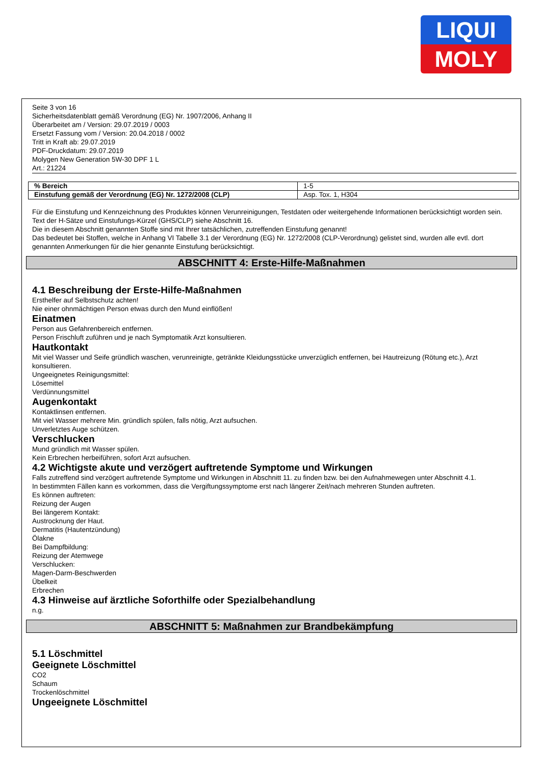LIQUI
MOLY
Seite 3 von 16
Sicherheitsdatenblatt gemäß Verordnung (EG) Nr. 1907/2006, Anhang II
Überarbeitet am / Version: 29.07.2019 / 0003
Ersetzt Fassung vom / Version: 20.04.2018 / 0002
Tritt in Kraft ab: 29.07.2019
PDF-Druckdatum: 29.07.2019
Molygen New Generation 5W-30 DPF 1 L
Art.: 21224
| % Bereich | 1-5 |
| Einstufung gemäß der Verordnung (EG) Nr. 1272/2008 (CLP) | Asp. Tox. 1, H304 |
Für die Einstufung und Kennzeichnung des Produktes können Verunreinigungen, Testdaten oder weitergehende Informationen berücksichtigt worden sein.
Text der H-Sätze und Einstufungs-Kürzel (GHS/CLP) siehe Abschnitt 16.
Die in diesem Abschnitt genannten Stoffe sind mit Ihrer tatsächlichen, zutreffenden Einstufung genannt!
Das bedeutet bei Stoffen, welche in Anhang VI Tabelle 3.1 der Verordnung (EG) Nr. 1272/2008 (CLP-Verordnung) gelistet sind, wurden alle evtl. dort genannten Anmerkungen für die hier genannte Einstufung berücksichtigt.
ABSCHNITT 4: Erste-Hilfe-Maßnahmen
4.1 Beschreibung der Erste-Hilfe-Maßnahmen
Ersthelfer auf Selbstschutz achten!
Nie einer ohnmächtigen Person etwas durch den Mund einflößen!
Einatmen
Person aus Gefahrenbereich entfernen.
Person Frischluft zuführen und je nach Symptomatik Arzt konsultieren.
Hautkontakt
Mit viel Wasser und Seife gründlich waschen, verunreinigte, getränkte Kleidungsstücke unverzüglich entfernen, bei Hautreizung (Rötung etc.), Arzt konsultieren.
Ungeeignetes Reinigungsmittel:
Lösemittel
Verdünnungsmittel
Augenkontakt
Kontaktlinsen entfernen.
Mit viel Wasser mehrere Min. gründlich spülen, falls nötig, Arzt aufsuchen.
Unverletztes Auge schützen.
Verschlucken
Mund gründlich mit Wasser spülen.
Kein Erbrechen herbeiführen, sofort Arzt aufsuchen.
4.2 Wichtigste akute und verzögert auftretende Symptome und Wirkungen
Falls zutreffend sind verzögert auftretende Symptome und Wirkungen in Abschnitt 11. zu finden bzw. bei den Aufnahmewegen unter Abschnitt 4.1.
In bestimmten Fällen kann es vorkommen, dass die Vergiftungssymptome erst nach längerer Zeit/nach mehreren Stunden auftreten.
Es können auftreten:
Reizung der Augen
Bei längerem Kontakt:
Austrocknung der Haut.
Dermatitis (Hautentzündung)
Ölakne
Bei Dampfbildung:
Reizung der Atemwege
Verschlucken:
Magen-Darm-Beschwerden
Übelkeit
Erbrechen
4.3 Hinweise auf ärztliche Soforthilfe oder Spezialbehandlung
n.g.
ABSCHNITT 5: Maßnahmen zur Brandbekämpfung
5.1 Löschmittel
Geeignete Löschmittel
CO2
Schaum
Trockenlöschmittel
Ungeeignete Löschmittel